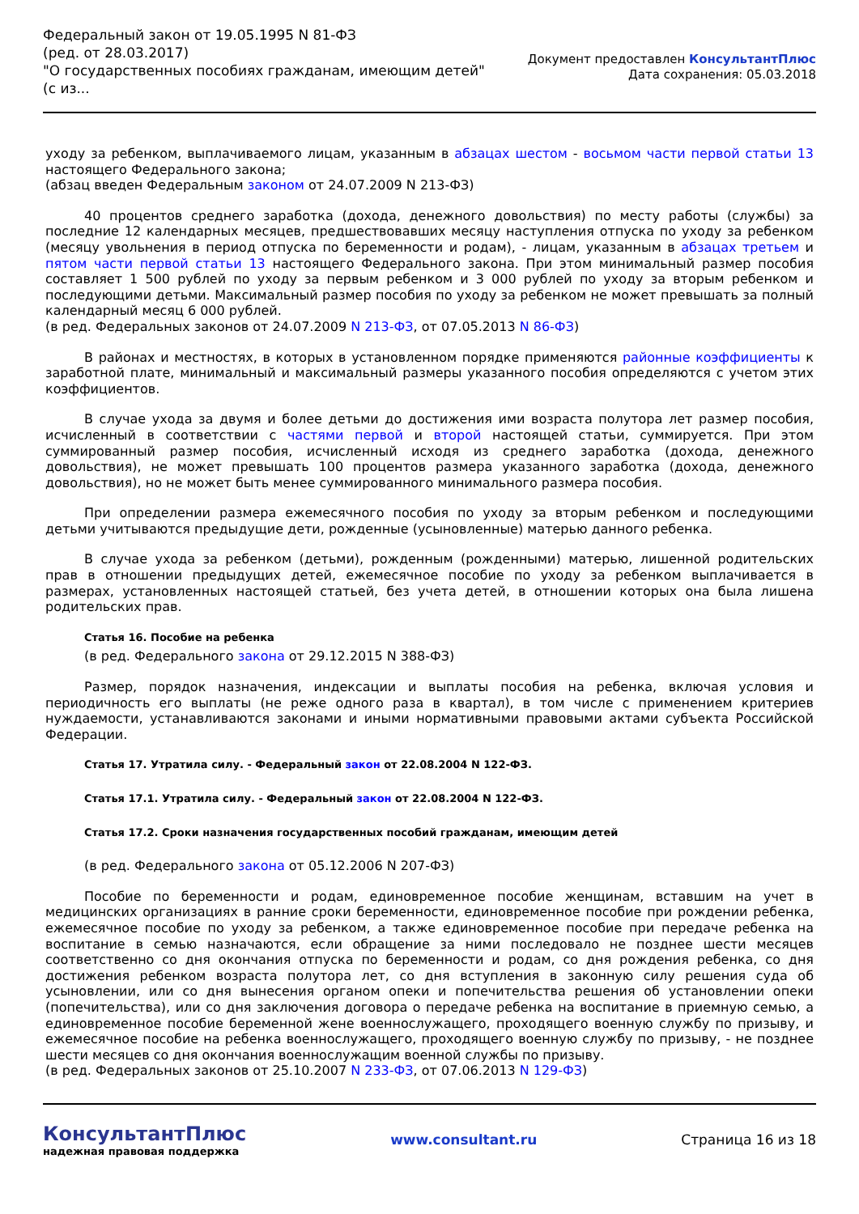Федеральный закон от 19.05.1995 N 81-ФЗ
(ред. от 28.03.2017)
"О государственных пособиях гражданам, имеющим детей"
(с из...
Документ предоставлен КонсультантПлюс
Дата сохранения: 05.03.2018
уходу за ребенком, выплачиваемого лицам, указанным в абзацах шестом - восьмом части первой статьи 13 настоящего Федерального закона;
(абзац введен Федеральным законом от 24.07.2009 N 213-ФЗ)
40 процентов среднего заработка (дохода, денежного довольствия) по месту работы (службы) за последние 12 календарных месяцев, предшествовавших месяцу наступления отпуска по уходу за ребенком (месяцу увольнения в период отпуска по беременности и родам), - лицам, указанным в абзацах третьем и пятом части первой статьи 13 настоящего Федерального закона. При этом минимальный размер пособия составляет 1 500 рублей по уходу за первым ребенком и 3 000 рублей по уходу за вторым ребенком и последующими детьми. Максимальный размер пособия по уходу за ребенком не может превышать за полный календарный месяц 6 000 рублей.
(в ред. Федеральных законов от 24.07.2009 N 213-ФЗ, от 07.05.2013 N 86-ФЗ)
В районах и местностях, в которых в установленном порядке применяются районные коэффициенты к заработной плате, минимальный и максимальный размеры указанного пособия определяются с учетом этих коэффициентов.
В случае ухода за двумя и более детьми до достижения ими возраста полутора лет размер пособия, исчисленный в соответствии с частями первой и второй настоящей статьи, суммируется. При этом суммированный размер пособия, исчисленный исходя из среднего заработка (дохода, денежного довольствия), не может превышать 100 процентов размера указанного заработка (дохода, денежного довольствия), но не может быть менее суммированного минимального размера пособия.
При определении размера ежемесячного пособия по уходу за вторым ребенком и последующими детьми учитываются предыдущие дети, рожденные (усыновленные) матерью данного ребенка.
В случае ухода за ребенком (детьми), рожденным (рожденными) матерью, лишенной родительских прав в отношении предыдущих детей, ежемесячное пособие по уходу за ребенком выплачивается в размерах, установленных настоящей статьей, без учета детей, в отношении которых она была лишена родительских прав.
Статья 16. Пособие на ребенка
(в ред. Федерального закона от 29.12.2015 N 388-ФЗ)
Размер, порядок назначения, индексации и выплаты пособия на ребенка, включая условия и периодичность его выплаты (не реже одного раза в квартал), в том числе с применением критериев нуждаемости, устанавливаются законами и иными нормативными правовыми актами субъекта Российской Федерации.
Статья 17. Утратила силу. - Федеральный закон от 22.08.2004 N 122-ФЗ.
Статья 17.1. Утратила силу. - Федеральный закон от 22.08.2004 N 122-ФЗ.
Статья 17.2. Сроки назначения государственных пособий гражданам, имеющим детей
(в ред. Федерального закона от 05.12.2006 N 207-ФЗ)
Пособие по беременности и родам, единовременное пособие женщинам, вставшим на учет в медицинских организациях в ранние сроки беременности, единовременное пособие при рождении ребенка, ежемесячное пособие по уходу за ребенком, а также единовременное пособие при передаче ребенка на воспитание в семью назначаются, если обращение за ними последовало не позднее шести месяцев соответственно со дня окончания отпуска по беременности и родам, со дня рождения ребенка, со дня достижения ребенком возраста полутора лет, со дня вступления в законную силу решения суда об усыновлении, или со дня вынесения органом опеки и попечительства решения об установлении опеки (попечительства), или со дня заключения договора о передаче ребенка на воспитание в приемную семью, а единовременное пособие беременной жене военнослужащего, проходящего военную службу по призыву, и ежемесячное пособие на ребенка военнослужащего, проходящего военную службу по призыву, - не позднее шести месяцев со дня окончания военнослужащим военной службы по призыву.
(в ред. Федеральных законов от 25.10.2007 N 233-ФЗ, от 07.06.2013 N 129-ФЗ)
КонсультантПлюс
надежная правовая поддержка
www.consultant.ru Страница 16 из 18